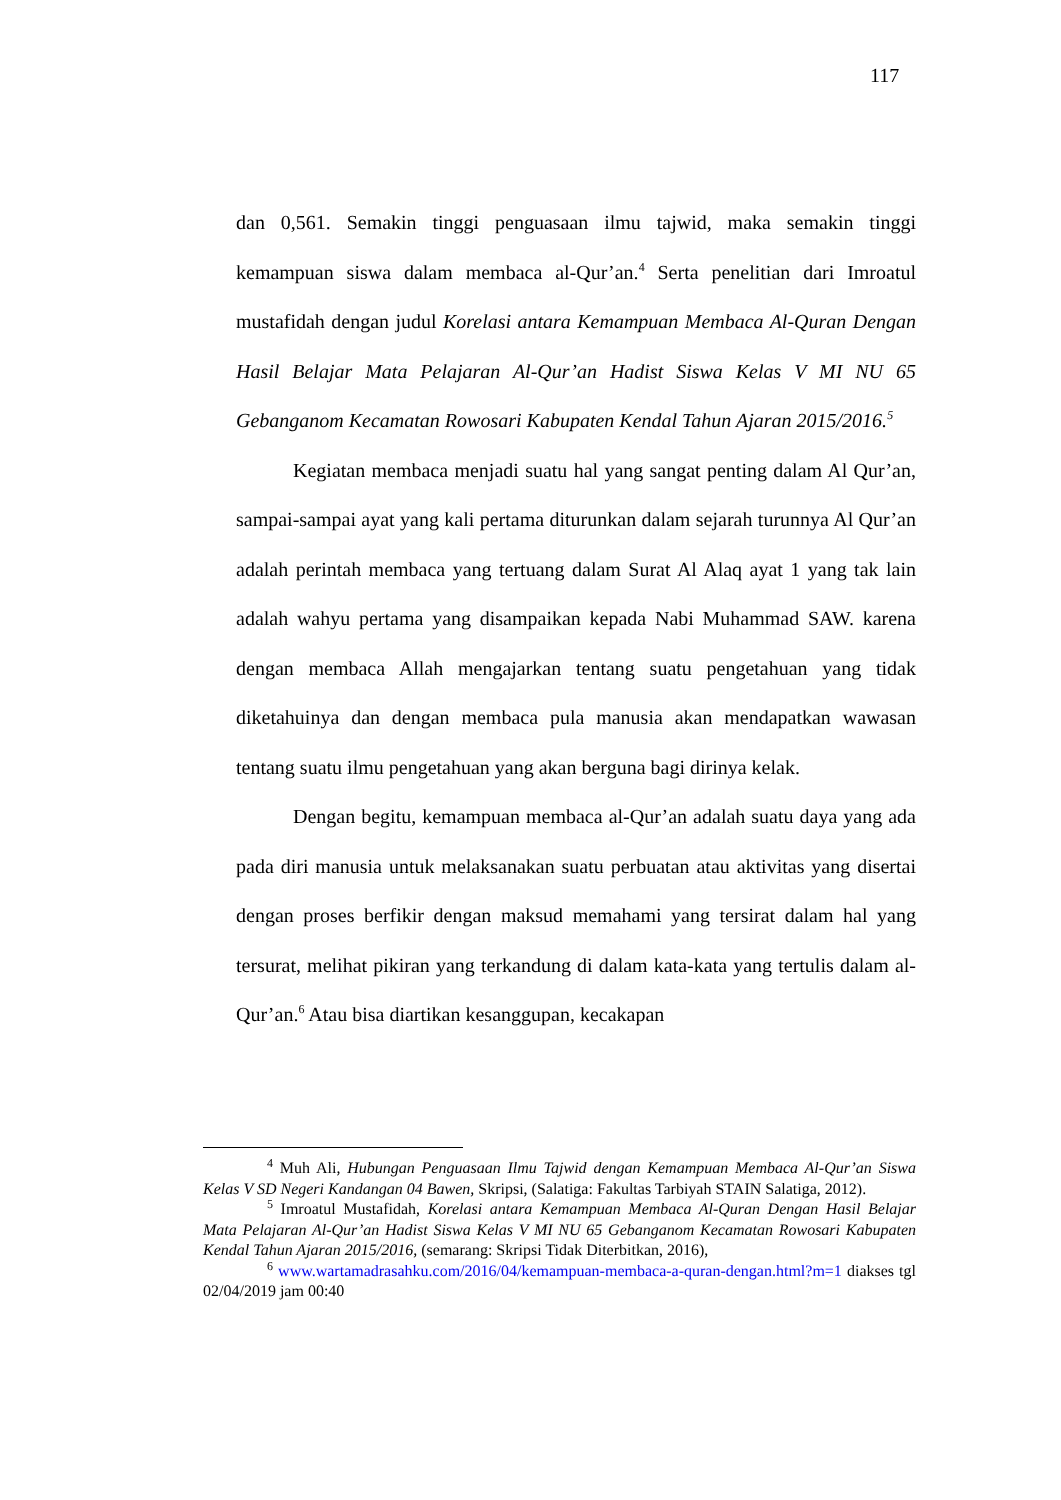117
dan 0,561. Semakin tinggi penguasaan ilmu tajwid, maka semakin tinggi kemampuan siswa dalam membaca al-Qur’an.<sup>4</sup> Serta penelitian dari Imroatul mustafidah dengan judul Korelasi antara Kemampuan Membaca Al-Quran Dengan Hasil Belajar Mata Pelajaran Al-Qur’an Hadist Siswa Kelas V MI NU 65 Gebanganom Kecamatan Rowosari Kabupaten Kendal Tahun Ajaran 2015/2016.<sup>5</sup>
Kegiatan membaca menjadi suatu hal yang sangat penting dalam Al Qur’an, sampai-sampai ayat yang kali pertama diturunkan dalam sejarah turunnya Al Qur’an adalah perintah membaca yang tertuang dalam Surat Al Alaq ayat 1 yang tak lain adalah wahyu pertama yang disampaikan kepada Nabi Muhammad SAW. karena dengan membaca Allah mengajarkan tentang suatu pengetahuan yang tidak diketahuinya dan dengan membaca pula manusia akan mendapatkan wawasan tentang suatu ilmu pengetahuan yang akan berguna bagi dirinya kelak.
Dengan begitu, kemampuan membaca al-Qur’an adalah suatu daya yang ada pada diri manusia untuk melaksanakan suatu perbuatan atau aktivitas yang disertai dengan proses berfikir dengan maksud memahami yang tersirat dalam hal yang tersurat, melihat pikiran yang terkandung di dalam kata-kata yang tertulis dalam al-Qur’an.<sup>6</sup> Atau bisa diartikan kesanggupan, kecakapan
<sup>4</sup> Muh Ali, Hubungan Penguasaan Ilmu Tajwid dengan Kemampuan Membaca Al-Qur’an Siswa Kelas V SD Negeri Kandangan 04 Bawen, Skripsi, (Salatiga: Fakultas Tarbiyah STAIN Salatiga, 2012).
<sup>5</sup> Imroatul Mustafidah, Korelasi antara Kemampuan Membaca Al-Quran Dengan Hasil Belajar Mata Pelajaran Al-Qur’an Hadist Siswa Kelas V MI NU 65 Gebanganom Kecamatan Rowosari Kabupaten Kendal Tahun Ajaran 2015/2016, (semarang: Skripsi Tidak Diterbitkan, 2016),
<sup>6</sup> www.wartamadrasahku.com/2016/04/kemampuan-membaca-a-quran-dengan.html?m=1 diakses tgl 02/04/2019 jam 00:40